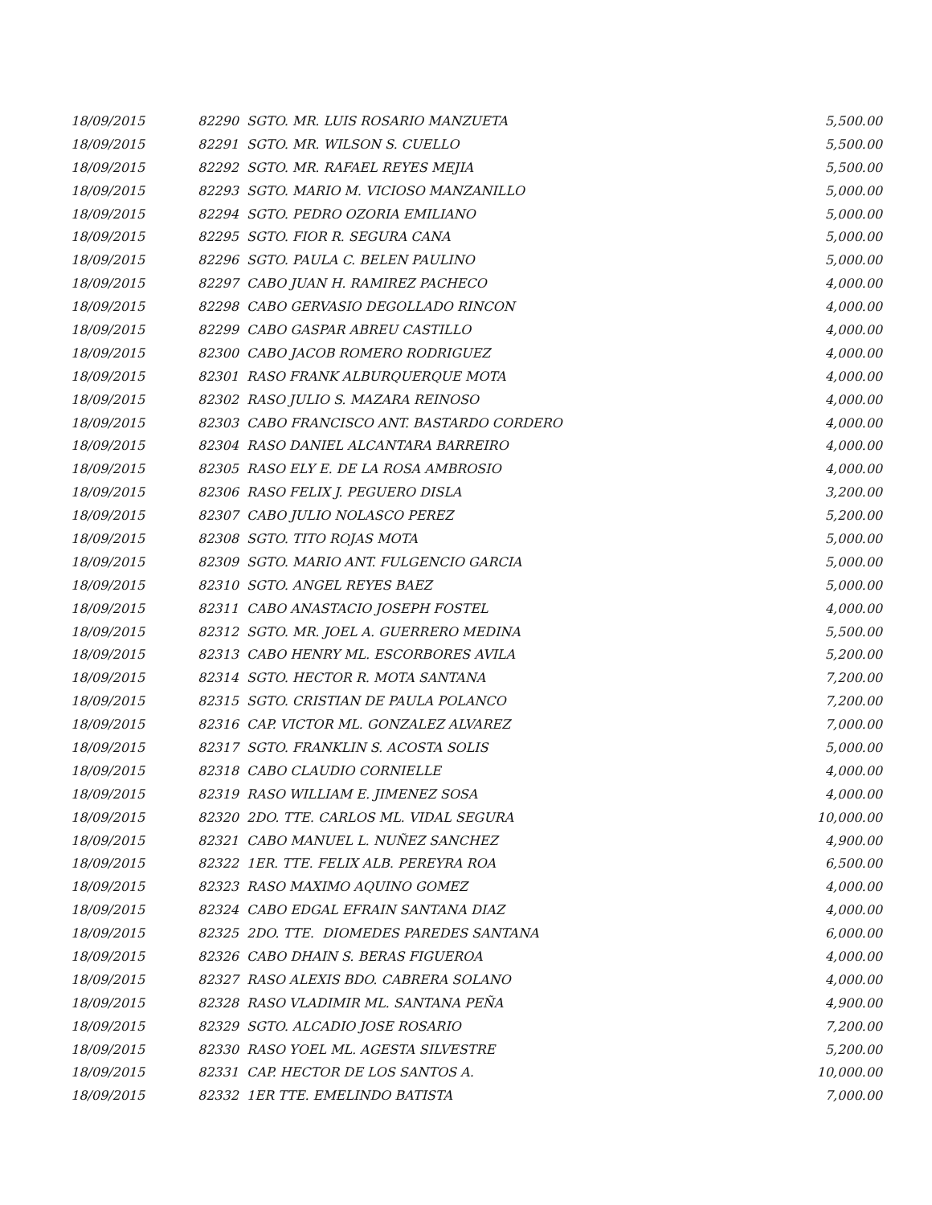| 18/09/2015 | 82290 SGTO. MR. LUIS ROSARIO MANZUETA | 5,500.00 |
| 18/09/2015 | 82291 SGTO. MR. WILSON S. CUELLO | 5,500.00 |
| 18/09/2015 | 82292 SGTO. MR. RAFAEL REYES MEJIA | 5,500.00 |
| 18/09/2015 | 82293 SGTO. MARIO M. VICIOSO MANZANILLO | 5,000.00 |
| 18/09/2015 | 82294 SGTO. PEDRO OZORIA EMILIANO | 5,000.00 |
| 18/09/2015 | 82295 SGTO. FIOR R. SEGURA CANA | 5,000.00 |
| 18/09/2015 | 82296 SGTO. PAULA C. BELEN PAULINO | 5,000.00 |
| 18/09/2015 | 82297 CABO JUAN H. RAMIREZ PACHECO | 4,000.00 |
| 18/09/2015 | 82298 CABO GERVASIO DEGOLLADO RINCON | 4,000.00 |
| 18/09/2015 | 82299 CABO GASPAR ABREU CASTILLO | 4,000.00 |
| 18/09/2015 | 82300 CABO JACOB ROMERO RODRIGUEZ | 4,000.00 |
| 18/09/2015 | 82301 RASO FRANK ALBURQUERQUE MOTA | 4,000.00 |
| 18/09/2015 | 82302 RASO JULIO S. MAZARA REINOSO | 4,000.00 |
| 18/09/2015 | 82303 CABO FRANCISCO ANT. BASTARDO CORDERO | 4,000.00 |
| 18/09/2015 | 82304 RASO DANIEL ALCANTARA BARREIRO | 4,000.00 |
| 18/09/2015 | 82305 RASO ELY E. DE LA ROSA AMBROSIO | 4,000.00 |
| 18/09/2015 | 82306 RASO FELIX J. PEGUERO DISLA | 3,200.00 |
| 18/09/2015 | 82307 CABO JULIO NOLASCO PEREZ | 5,200.00 |
| 18/09/2015 | 82308 SGTO. TITO ROJAS MOTA | 5,000.00 |
| 18/09/2015 | 82309 SGTO. MARIO ANT. FULGENCIO GARCIA | 5,000.00 |
| 18/09/2015 | 82310 SGTO. ANGEL REYES BAEZ | 5,000.00 |
| 18/09/2015 | 82311 CABO ANASTACIO JOSEPH FOSTEL | 4,000.00 |
| 18/09/2015 | 82312 SGTO. MR. JOEL A. GUERRERO MEDINA | 5,500.00 |
| 18/09/2015 | 82313 CABO HENRY ML. ESCORBORES AVILA | 5,200.00 |
| 18/09/2015 | 82314 SGTO. HECTOR R. MOTA SANTANA | 7,200.00 |
| 18/09/2015 | 82315 SGTO. CRISTIAN DE PAULA POLANCO | 7,200.00 |
| 18/09/2015 | 82316 CAP. VICTOR ML. GONZALEZ ALVAREZ | 7,000.00 |
| 18/09/2015 | 82317 SGTO. FRANKLIN S. ACOSTA SOLIS | 5,000.00 |
| 18/09/2015 | 82318 CABO CLAUDIO CORNIELLE | 4,000.00 |
| 18/09/2015 | 82319 RASO WILLIAM E. JIMENEZ SOSA | 4,000.00 |
| 18/09/2015 | 82320 2DO. TTE. CARLOS ML. VIDAL SEGURA | 10,000.00 |
| 18/09/2015 | 82321 CABO MANUEL L. NUÑEZ SANCHEZ | 4,900.00 |
| 18/09/2015 | 82322 1ER. TTE. FELIX ALB. PEREYRA ROA | 6,500.00 |
| 18/09/2015 | 82323 RASO MAXIMO AQUINO GOMEZ | 4,000.00 |
| 18/09/2015 | 82324 CABO EDGAL EFRAIN SANTANA DIAZ | 4,000.00 |
| 18/09/2015 | 82325 2DO. TTE. DIOMEDES PAREDES SANTANA | 6,000.00 |
| 18/09/2015 | 82326 CABO DHAIN S. BERAS FIGUEROA | 4,000.00 |
| 18/09/2015 | 82327 RASO ALEXIS BDO. CABRERA SOLANO | 4,000.00 |
| 18/09/2015 | 82328 RASO VLADIMIR ML. SANTANA PEÑA | 4,900.00 |
| 18/09/2015 | 82329 SGTO. ALCADIO JOSE ROSARIO | 7,200.00 |
| 18/09/2015 | 82330 RASO YOEL ML. AGESTA SILVESTRE | 5,200.00 |
| 18/09/2015 | 82331 CAP. HECTOR DE LOS SANTOS A. | 10,000.00 |
| 18/09/2015 | 82332 1ER TTE. EMELINDO BATISTA | 7,000.00 |